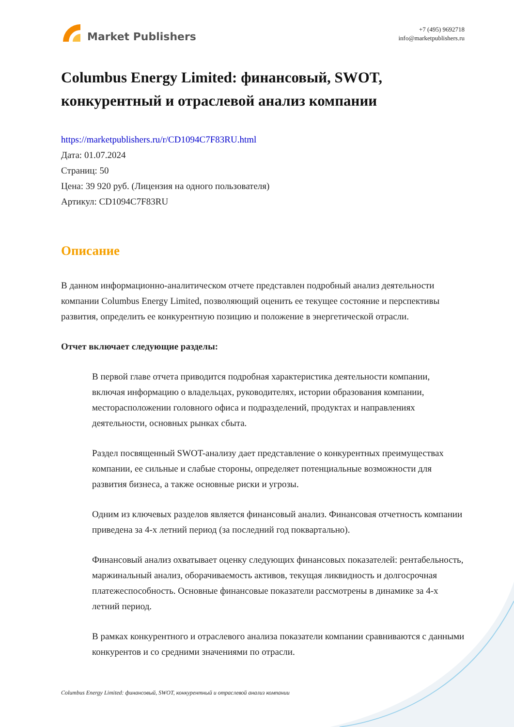Market Publishers
+7 (495) 9692718
info@marketpublishers.ru
Columbus Energy Limited: финансовый, SWOT, конкурентный и отраслевой анализ компании
https://marketpublishers.ru/r/CD1094C7F83RU.html
Дата: 01.07.2024
Страниц: 50
Цена: 39 920 руб. (Лицензия на одного пользователя)
Артикул: CD1094C7F83RU
Описание
В данном информационно-аналитическом отчете представлен подробный анализ деятельности компании Columbus Energy Limited, позволяющий оценить ее текущее состояние и перспективы развития, определить ее конкурентную позицию и положение в энергетической отрасли.
Отчет включает следующие разделы:
В первой главе отчета приводится подробная характеристика деятельности компании, включая информацию о владельцах, руководителях, истории образования компании, месторасположении головного офиса и подразделений, продуктах и направлениях деятельности, основных рынках сбыта.
Раздел посвященный SWOT-анализу дает представление о конкурентных преимуществах компании, ее сильные и слабые стороны, определяет потенциальные возможности для развития бизнеса, а также основные риски и угрозы.
Одним из ключевых разделов является финансовый анализ. Финансовая отчетность компании приведена за 4-х летний период (за последний год поквартально).
Финансовый анализ охватывает оценку следующих финансовых показателей: рентабельность, маржинальный анализ, оборачиваемость активов, текущая ликвидность и долгосрочная платежеспособность. Основные финансовые показатели рассмотрены в динамике за 4-х летний период.
В рамках конкурентного и отраслевого анализа показатели компании сравниваются с данными конкурентов и со средними значениями по отрасли.
Columbus Energy Limited: финансовый, SWOT, конкурентный и отраслевой анализ компании